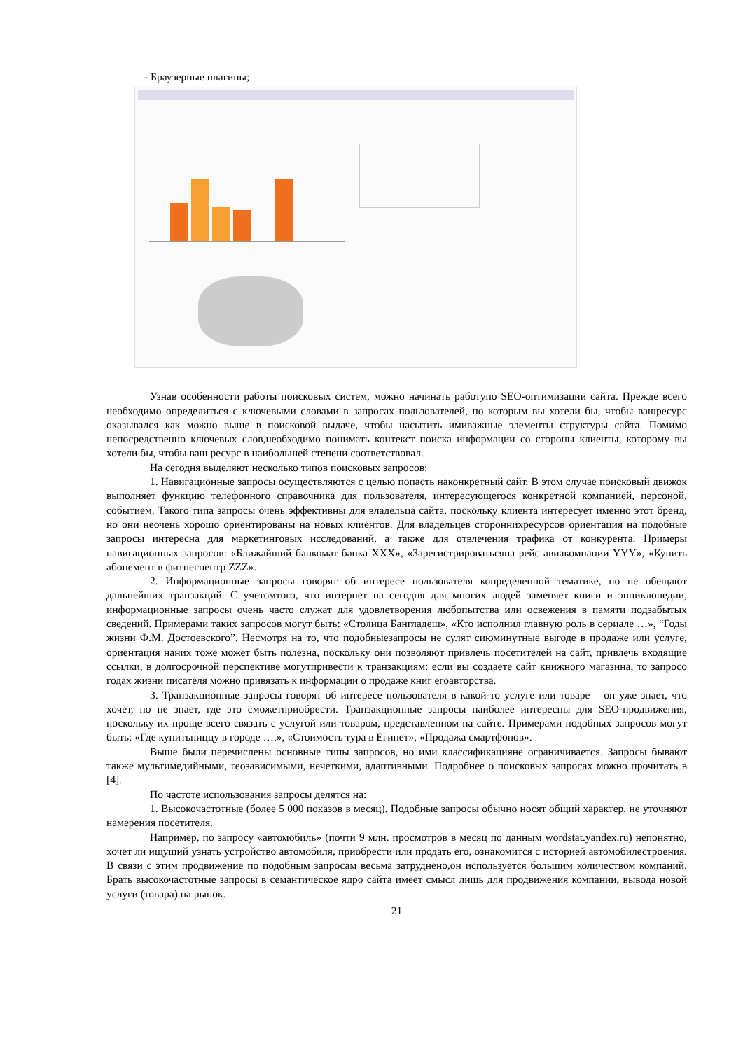- Браузерные плагины;
Узнав особенности работы поисковых систем, можно начинать работупо SEO-оптимизации сайта. Прежде всего необходимо определиться с ключевыми словами в запросах пользователей, по которым вы хотели бы, чтобы вашресурс оказывался как можно выше в поисковой выдаче, чтобы насытить имиважные элементы структуры сайта. Помимо непосредственно ключевых слов,необходимо понимать контекст поиска информации со стороны клиенты, которому вы хотели бы, чтобы ваш ресурс в наибольшей степени соответствовал.
На сегодня выделяют несколько типов поисковых запросов:
1. Навигационные запросы осуществляются с целью попасть наконкретный сайт. В этом случае поисковый движок выполняет функцию телефонного справочника для пользователя, интересующегося конкретной компанией, персоной, событием. Такого типа запросы очень эффективны для владельца сайта, поскольку клиента интересует именно этот бренд, но они неочень хорошо ориентированы на новых клиентов. Для владельцев стороннихресурсов ориентация на подобные запросы интересна для маркетинговых исследований, а также для отвлечения трафика от конкурента. Примеры навигационных запросов: «Ближайший банкомат банка XXX», «Зарегистрироватьсяна рейс авиакомпании YYY», «Купить абонемент в фитнесцентр ZZZ».
2. Информационные запросы говорят об интересе пользователя копределенной тематике, но не обещают дальнейших транзакций. С учетомтого, что интернет на сегодня для многих людей заменяет книги и энциклопедии, информационные запросы очень часто служат для удовлетворения любопытства или освежения в памяти подзабытых сведений. Примерами таких запросов могут быть: «Столица Бангладеш», «Кто исполнил главную роль в сериале …», “Годы жизни Ф.М. Достоевского”. Несмотря на то, что подобныезапросы не сулят сиюминутные выгоде в продаже или услуге, ориентация наних тоже может быть полезна, поскольку они позволяют привлечь посетителей на сайт, привлечь входящие ссылки, в долгосрочной перспективе могутпривести к транзакциям: если вы создаете сайт книжного магазина, то запросо годах жизни писателя можно привязать к информации о продаже книг егоавторства.
3. Транзакционные запросы говорят об интересе пользователя в какой-то услуге или товаре – он уже знает, что хочет, но не знает, где это сможетприобрести. Транзакционные запросы наиболее интересны для SEO-продвижения, поскольку их проще всего связать с услугой или товаром, представленном на сайте. Примерами подобных запросов могут быть: «Где купитьпиццу в городе ….», «Стоимость тура в Египет», «Продажа смартфонов».
Выше были перечислены основные типы запросов, но ими классификацияне ограничивается. Запросы бывают также мультимедийными, геозависимыми, нечеткими, адаптивными. Подробнее о поисковых запросах можно прочитать в [4].
По частоте использования запросы делятся на:
1. Высокочастотные (более 5 000 показов в месяц). Подобные запросы обычно носят общий характер, не уточняют намерения посетителя.
Например, по запросу «автомобиль» (почти 9 млн. просмотров в месяц по данным wordstat.yandex.ru) непонятно, хочет ли ищущий узнать устройство автомобиля, приобрести или продать его, ознакомится с историей автомобилестроения. В связи с этим продвижение по подобным запросам весьма затруднено,он используется большим количеством компаний. Брать высокочастотные запросы в семантическое ядро сайта имеет смысл лишь для продвижения компании, вывода новой услуги (товара) на рынок.
21